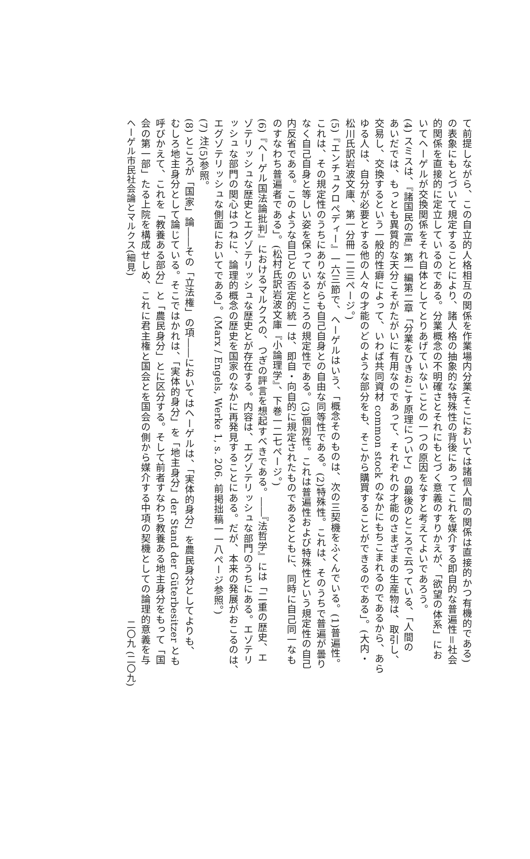て前提しながら、この自立的人格相互の関係を作業場内分業(そこにおいては諸個人間の関係は直接的かつ有機的である)
の表象にもとづいて規定することにより、諸人格の抽象的な特殊性の背後にあってこれを媒介する即自的な普遍性＝社会
的関係を直接的に定立しているのである。分業概念の不明確さとそれにもとづく意義のすりかえが、「欲望の体系」にお
いてヘーゲルが交換関係をそれ自体としてとりあげていないことの一つの原因をなすと考えてよいであろう。
(4) スミスは、『諸国民の富』第一編第二章「分業をひきおこす原理について」の最後のところで云っている、「人間の
あいだでは、もっとも異質的な天分こそがたがいに有用なのであって、それぞれの才能のさまざまの生産物は、取引し、
交易し、交換するという一般的性癖によって、いわば共同資材 common stock のなかにもちこまれるのであるから、あら
ゆる人は、自分が必要とする他の人々の才能のどのような部分をも、そこから購買することができるのである」。(大内・
松川氏訳岩波文庫、第一分冊一二三ページ。)
(5)『エンチュクロペディー』一六三節で、ヘーゲルはいう、「概念そのものは、次の三契機をふくんでいる。(1)普遍性。
これは、その規定性のうちにありながらも自己自身との自由な同等性である。(2)特殊性。これは、そのうちで普遍が曇り
なく自己自身と等しい姿を保っているところの規定性である。(3)個別性。これは普遍性および特殊性という規定性の自己
内反省である。このような自己との否定的統一は、即自・向自的に規定されたものであるとともに、同時に自己同一なも
のすなわち普遍者である」。(松村氏訳岩波文庫『小論理学』、下巻一二七ページ。)
(6)『ヘーゲル国法論批判』におけるマルクスの、つぎの評言を想起すべきである。――『法哲学』には「二重の歴史、エ
ゾテリッシュな歴史とエグゾテリッシュな歴史とが存在する。内容は、エグゾテリッシュな部門のうちにある。エゾテリ
ッシュな部門の関心はつねに、論理的概念の歴史を国家のなかに再発見することにある。だが、本来の発展がおこるのは、
エグゾテリッシュな側面においてである」。(Marx / Engels, Werke 1, s. 206. 前掲拙稿一一八ページ参照。)
(7) 注(5)参照。
(8) ところが「国家」論――その「立法権」の項――においてはヘーゲルは、「実体的身分」を農民身分としてよりも、
むしろ地主身分として論じている。そこではかれは、「実体的身分」を「地主身分」der Stand der Güterbesitzer とも
呼びかえて、これを「教養ある部分」と「農民身分」とに区分する。そして前者すなわち教養ある地主身分をもって「国
会の第一部」たる上院を構成せしめ、これに君主権と国会とを国会の側から媒介する中項の契機としての論理的意義を与
ヘーゲル市民社会論とマルクス(細見) 二〇九 (二〇九)